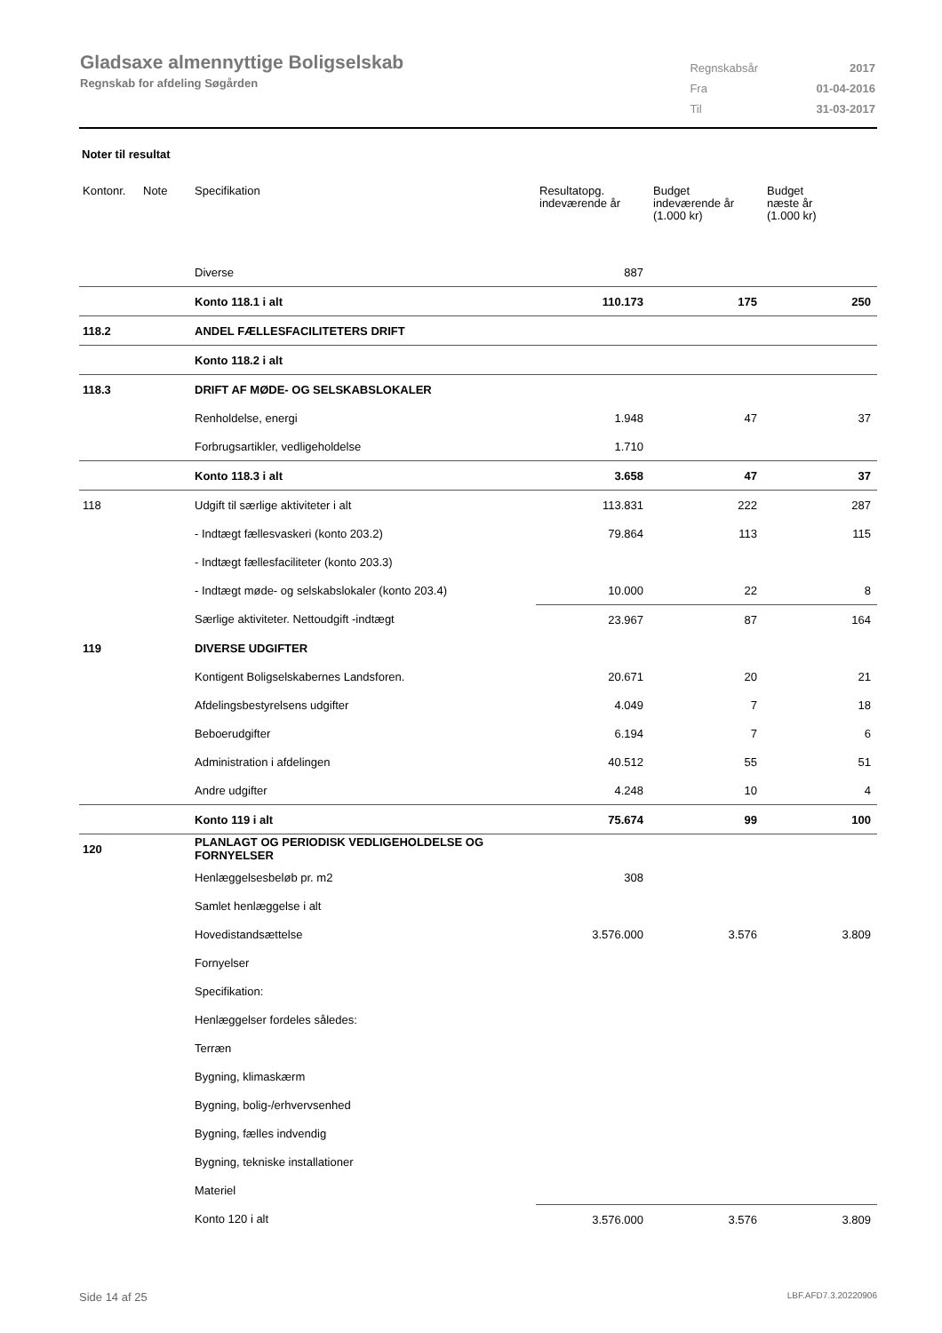Gladsaxe almennyttige Boligselskab
Regnskab for afdeling Søgården
| Regnskabsår | 2017 |
| Fra | 01-04-2016 |
| Til | 31-03-2017 |
Noter til resultat
| Kontonr. | Note | Specifikation | Resultatopg. indeværende år | Budget indeværende år (1.000 kr) | Budget næste år (1.000 kr) |
| --- | --- | --- | --- | --- | --- |
| | | Diverse | 887 | | |
| | | Konto 118.1 i alt | 110.173 | 175 | 250 |
| 118.2 | | ANDEL FÆLLESFACILITETERS DRIFT | | | |
| | | Konto 118.2 i alt | | | |
| 118.3 | | DRIFT AF MØDE- OG SELSKABSLOKALER | | | |
| | | Renholdelse, energi | 1.948 | 47 | 37 |
| | | Forbrugsartikler, vedligeholdelse | 1.710 | | |
| | | Konto 118.3 i alt | 3.658 | 47 | 37 |
| 118 | | Udgift til særlige aktiviteter i alt | 113.831 | 222 | 287 |
| | | - Indtægt fællesvaskeri (konto 203.2) | 79.864 | 113 | 115 |
| | | - Indtægt fællesfaciliteter (konto 203.3) | | | |
| | | - Indtægt møde- og selskabslokaler (konto 203.4) | 10.000 | 22 | 8 |
| | | Særlige aktiviteter. Nettoudgift -indtægt | 23.967 | 87 | 164 |
| 119 | | DIVERSE UDGIFTER | | | |
| | | Kontigent Boligselskabernes Landsforen. | 20.671 | 20 | 21 |
| | | Afdelingsbestyrelsens udgifter | 4.049 | 7 | 18 |
| | | Beboerudgifter | 6.194 | 7 | 6 |
| | | Administration i afdelingen | 40.512 | 55 | 51 |
| | | Andre udgifter | 4.248 | 10 | 4 |
| | | Konto 119 i alt | 75.674 | 99 | 100 |
| 120 | | PLANLAGT OG PERIODISK VEDLIGEHOLDELSE OG FORNYELSER | | | |
| | | Henlæggelsesbeløb pr. m2 | 308 | | |
| | | Samlet henlæggelse i alt | | | |
| | | Hovedistandsættelse | 3.576.000 | 3.576 | 3.809 |
| | | Fornyelser | | | |
| | | Specifikation: | | | |
| | | Henlæggelser fordeles således: | | | |
| | | Terræn | | | |
| | | Bygning, klimaskærm | | | |
| | | Bygning, bolig-/erhvervsenhed | | | |
| | | Bygning, fælles indvendig | | | |
| | | Bygning, tekniske installationer | | | |
| | | Materiel | | | |
| | | Konto 120 i alt | 3.576.000 | 3.576 | 3.809 |
Side 14 af 25 LBF.AFD7.3.20220906